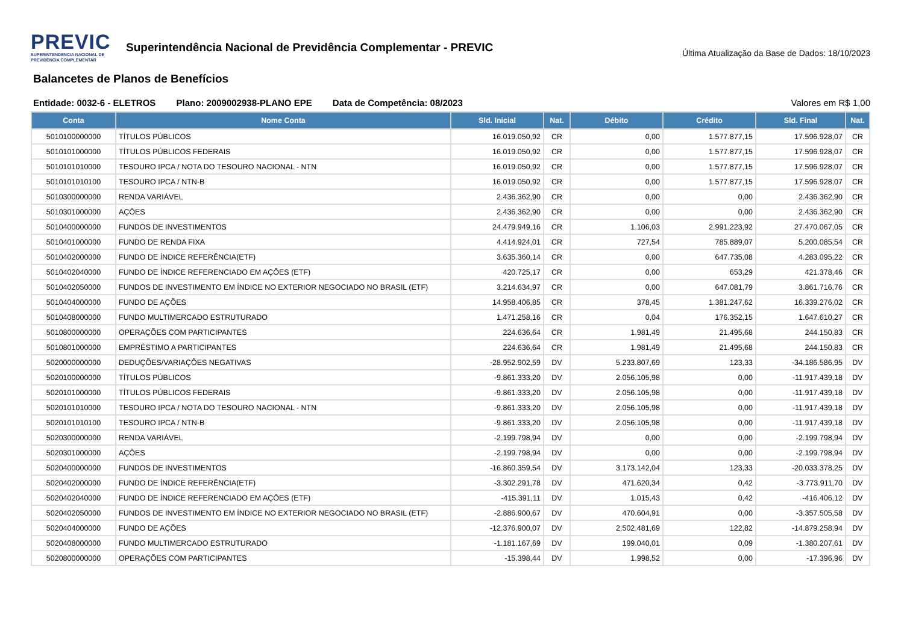PREVIC
SUPERINTENDENCIA NACIONAL DE
PREVIDÊNCIA COMPLEMENTAR
Superintendência Nacional de Previdência Complementar - PREVIC
Última Atualização da Base de Dados: 18/10/2023
Balancetes de Planos de Benefícios
Entidade: 0032-6 - ELETROS Plano: 2009002938-PLANO EPE Data de Competência: 08/2023
Valores em R$ 1,00
| Conta | Nome Conta | Sld. Inicial | Nat. | Débito | Crédito | Sld. Final | Nat. |
| --- | --- | --- | --- | --- | --- | --- | --- |
| 5010100000000 | TÍTULOS PÚBLICOS | 16.019.050,92 | CR | 0,00 | 1.577.877,15 | 17.596.928,07 | CR |
| 5010101000000 | TÍTULOS PÚBLICOS FEDERAIS | 16.019.050,92 | CR | 0,00 | 1.577.877,15 | 17.596.928,07 | CR |
| 5010101010000 | TESOURO IPCA / NOTA DO TESOURO NACIONAL - NTN | 16.019.050,92 | CR | 0,00 | 1.577.877,15 | 17.596.928,07 | CR |
| 5010101010100 | TESOURO IPCA / NTN-B | 16.019.050,92 | CR | 0,00 | 1.577.877,15 | 17.596.928,07 | CR |
| 5010300000000 | RENDA VARIÁVEL | 2.436.362,90 | CR | 0,00 | 0,00 | 2.436.362,90 | CR |
| 5010301000000 | AÇÕES | 2.436.362,90 | CR | 0,00 | 0,00 | 2.436.362,90 | CR |
| 5010400000000 | FUNDOS DE INVESTIMENTOS | 24.479.949,16 | CR | 1.106,03 | 2.991.223,92 | 27.470.067,05 | CR |
| 5010401000000 | FUNDO DE RENDA FIXA | 4.414.924,01 | CR | 727,54 | 785.889,07 | 5.200.085,54 | CR |
| 5010402000000 | FUNDO DE ÍNDICE REFERÊNCIA(ETF) | 3.635.360,14 | CR | 0,00 | 647.735,08 | 4.283.095,22 | CR |
| 5010402040000 | FUNDO DE ÍNDICE REFERENCIADO EM AÇÕES (ETF) | 420.725,17 | CR | 0,00 | 653,29 | 421.378,46 | CR |
| 5010402050000 | FUNDOS DE INVESTIMENTO EM ÍNDICE NO EXTERIOR NEGOCIADO NO BRASIL (ETF) | 3.214.634,97 | CR | 0,00 | 647.081,79 | 3.861.716,76 | CR |
| 5010404000000 | FUNDO DE AÇÕES | 14.958.406,85 | CR | 378,45 | 1.381.247,62 | 16.339.276,02 | CR |
| 5010408000000 | FUNDO MULTIMERCADO ESTRUTURADO | 1.471.258,16 | CR | 0,04 | 176.352,15 | 1.647.610,27 | CR |
| 5010800000000 | OPERAÇÕES COM PARTICIPANTES | 224.636,64 | CR | 1.981,49 | 21.495,68 | 244.150,83 | CR |
| 5010801000000 | EMPRÉSTIMO A PARTICIPANTES | 224.636,64 | CR | 1.981,49 | 21.495,68 | 244.150,83 | CR |
| 5020000000000 | DEDUÇÕES/VARIAÇÕES NEGATIVAS | -28.952.902,59 | DV | 5.233.807,69 | 123,33 | -34.186.586,95 | DV |
| 5020100000000 | TÍTULOS PÚBLICOS | -9.861.333,20 | DV | 2.056.105,98 | 0,00 | -11.917.439,18 | DV |
| 5020101000000 | TÍTULOS PÚBLICOS FEDERAIS | -9.861.333,20 | DV | 2.056.105,98 | 0,00 | -11.917.439,18 | DV |
| 5020101010000 | TESOURO IPCA / NOTA DO TESOURO NACIONAL - NTN | -9.861.333,20 | DV | 2.056.105,98 | 0,00 | -11.917.439,18 | DV |
| 5020101010100 | TESOURO IPCA / NTN-B | -9.861.333,20 | DV | 2.056.105,98 | 0,00 | -11.917.439,18 | DV |
| 5020300000000 | RENDA VARIÁVEL | -2.199.798,94 | DV | 0,00 | 0,00 | -2.199.798,94 | DV |
| 5020301000000 | AÇÕES | -2.199.798,94 | DV | 0,00 | 0,00 | -2.199.798,94 | DV |
| 5020400000000 | FUNDOS DE INVESTIMENTOS | -16.860.359,54 | DV | 3.173.142,04 | 123,33 | -20.033.378,25 | DV |
| 5020402000000 | FUNDO DE ÍNDICE REFERÊNCIA(ETF) | -3.302.291,78 | DV | 471.620,34 | 0,42 | -3.773.911,70 | DV |
| 5020402040000 | FUNDO DE ÍNDICE REFERENCIADO EM AÇÕES (ETF) | -415.391,11 | DV | 1.015,43 | 0,42 | -416.406,12 | DV |
| 5020402050000 | FUNDOS DE INVESTIMENTO EM ÍNDICE NO EXTERIOR NEGOCIADO NO BRASIL (ETF) | -2.886.900,67 | DV | 470.604,91 | 0,00 | -3.357.505,58 | DV |
| 5020404000000 | FUNDO DE AÇÕES | -12.376.900,07 | DV | 2.502.481,69 | 122,82 | -14.879.258,94 | DV |
| 5020408000000 | FUNDO MULTIMERCADO ESTRUTURADO | -1.181.167,69 | DV | 199.040,01 | 0,09 | -1.380.207,61 | DV |
| 5020800000000 | OPERAÇÕES COM PARTICIPANTES | -15.398,44 | DV | 1.998,52 | 0,00 | -17.396,96 | DV |